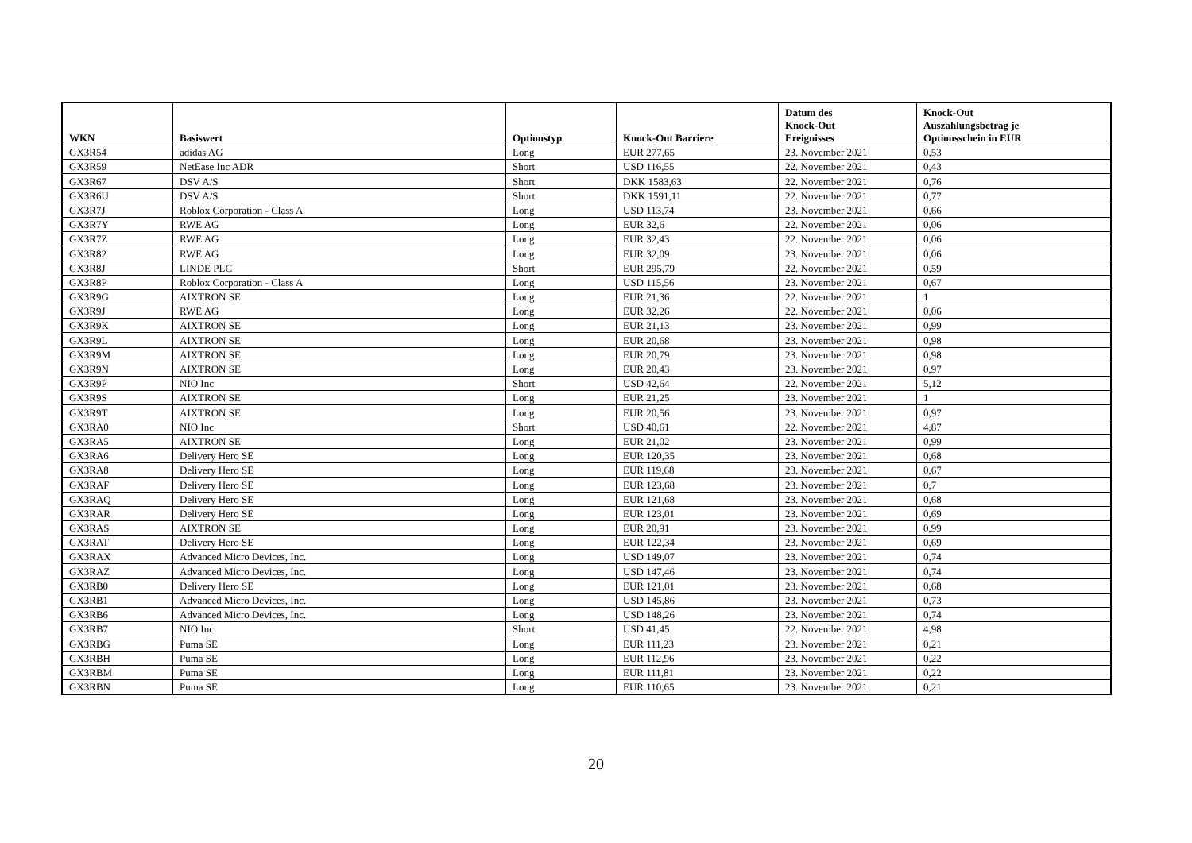| WKN | Basiswert | Optionstyp | Knock-Out Barriere | Datum des Knock-Out Ereignisses | Knock-Out Auszahlungsbetrag je Optionsschein in EUR |
| --- | --- | --- | --- | --- | --- |
| GX3R54 | adidas AG | Long | EUR 277,65 | 23. November 2021 | 0,53 |
| GX3R59 | NetEase Inc ADR | Short | USD 116,55 | 22. November 2021 | 0,43 |
| GX3R67 | DSV A/S | Short | DKK 1583,63 | 22. November 2021 | 0,76 |
| GX3R6U | DSV A/S | Short | DKK 1591,11 | 22. November 2021 | 0,77 |
| GX3R7J | Roblox Corporation - Class A | Long | USD 113,74 | 23. November 2021 | 0,66 |
| GX3R7Y | RWE AG | Long | EUR 32,6 | 22. November 2021 | 0,06 |
| GX3R7Z | RWE AG | Long | EUR 32,43 | 22. November 2021 | 0,06 |
| GX3R82 | RWE AG | Long | EUR 32,09 | 23. November 2021 | 0,06 |
| GX3R8J | LINDE PLC | Short | EUR 295,79 | 22. November 2021 | 0,59 |
| GX3R8P | Roblox Corporation - Class A | Long | USD 115,56 | 23. November 2021 | 0,67 |
| GX3R9G | AIXTRON SE | Long | EUR 21,36 | 22. November 2021 | 1 |
| GX3R9J | RWE AG | Long | EUR 32,26 | 22. November 2021 | 0,06 |
| GX3R9K | AIXTRON SE | Long | EUR 21,13 | 23. November 2021 | 0,99 |
| GX3R9L | AIXTRON SE | Long | EUR 20,68 | 23. November 2021 | 0,98 |
| GX3R9M | AIXTRON SE | Long | EUR 20,79 | 23. November 2021 | 0,98 |
| GX3R9N | AIXTRON SE | Long | EUR 20,43 | 23. November 2021 | 0,97 |
| GX3R9P | NIO Inc | Short | USD 42,64 | 22. November 2021 | 5,12 |
| GX3R9S | AIXTRON SE | Long | EUR 21,25 | 23. November 2021 | 1 |
| GX3R9T | AIXTRON SE | Long | EUR 20,56 | 23. November 2021 | 0,97 |
| GX3RA0 | NIO Inc | Short | USD 40,61 | 22. November 2021 | 4,87 |
| GX3RA5 | AIXTRON SE | Long | EUR 21,02 | 23. November 2021 | 0,99 |
| GX3RA6 | Delivery Hero SE | Long | EUR 120,35 | 23. November 2021 | 0,68 |
| GX3RA8 | Delivery Hero SE | Long | EUR 119,68 | 23. November 2021 | 0,67 |
| GX3RAF | Delivery Hero SE | Long | EUR 123,68 | 23. November 2021 | 0,7 |
| GX3RAQ | Delivery Hero SE | Long | EUR 121,68 | 23. November 2021 | 0,68 |
| GX3RAR | Delivery Hero SE | Long | EUR 123,01 | 23. November 2021 | 0,69 |
| GX3RAS | AIXTRON SE | Long | EUR 20,91 | 23. November 2021 | 0,99 |
| GX3RAT | Delivery Hero SE | Long | EUR 122,34 | 23. November 2021 | 0,69 |
| GX3RAX | Advanced Micro Devices, Inc. | Long | USD 149,07 | 23. November 2021 | 0,74 |
| GX3RAZ | Advanced Micro Devices, Inc. | Long | USD 147,46 | 23. November 2021 | 0,74 |
| GX3RB0 | Delivery Hero SE | Long | EUR 121,01 | 23. November 2021 | 0,68 |
| GX3RB1 | Advanced Micro Devices, Inc. | Long | USD 145,86 | 23. November 2021 | 0,73 |
| GX3RB6 | Advanced Micro Devices, Inc. | Long | USD 148,26 | 23. November 2021 | 0,74 |
| GX3RB7 | NIO Inc | Short | USD 41,45 | 22. November 2021 | 4,98 |
| GX3RBG | Puma SE | Long | EUR 111,23 | 23. November 2021 | 0,21 |
| GX3RBH | Puma SE | Long | EUR 112,96 | 23. November 2021 | 0,22 |
| GX3RBM | Puma SE | Long | EUR 111,81 | 23. November 2021 | 0,22 |
| GX3RBN | Puma SE | Long | EUR 110,65 | 23. November 2021 | 0,21 |
20